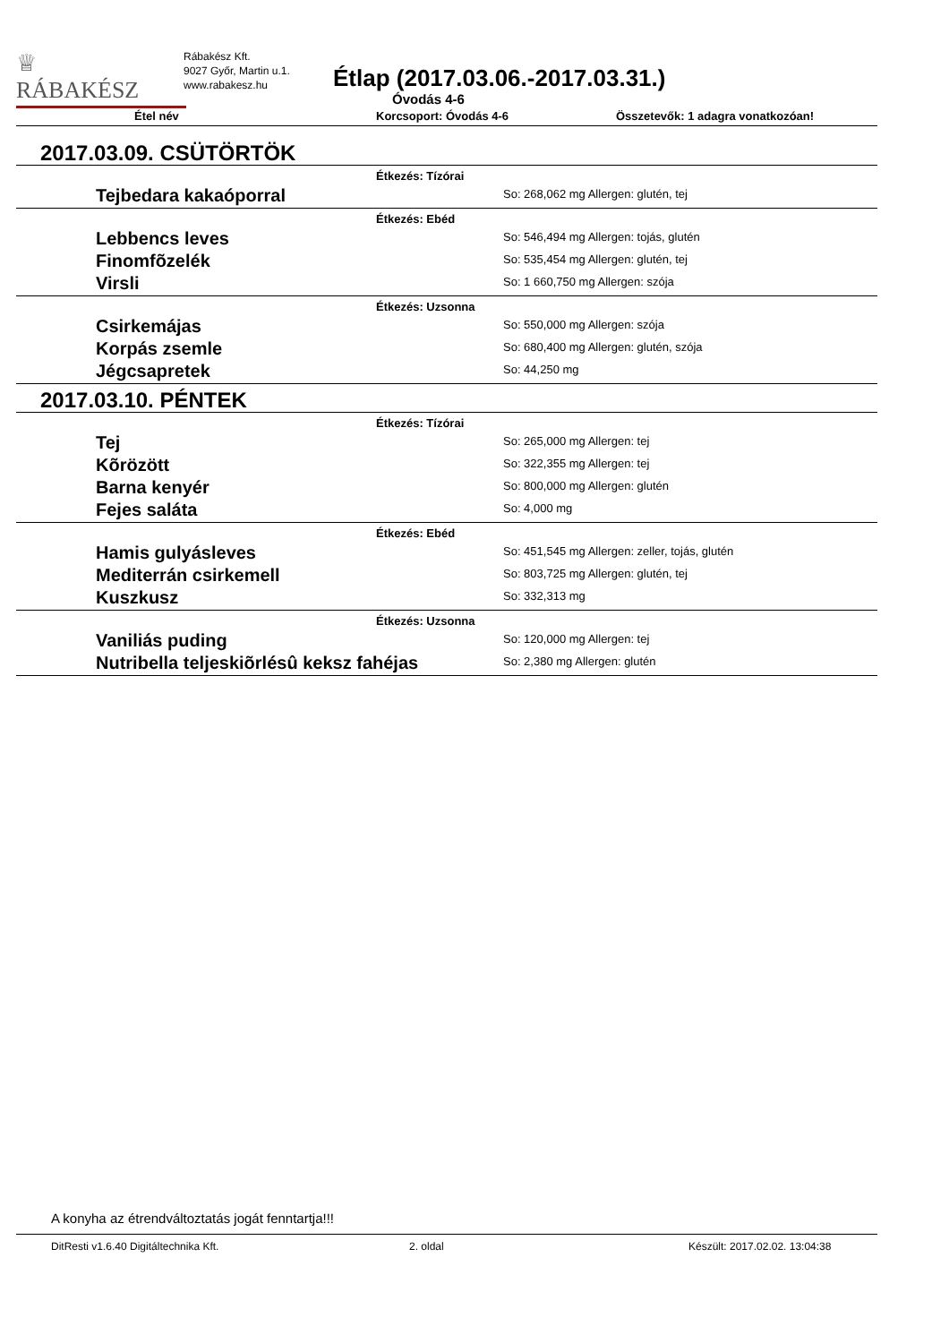♕
RÁBAKÉSZ
Rábakész Kft.
9027 Győr, Martin u.1.
www.rabakesz.hu
Étlap (2017.03.06.-2017.03.31.)
Óvodás 4-6
Étel név Korcsoport: Óvodás 4-6 Összetevők: 1 adagra vonatkozóan!
2017.03.09. CSÜTÖRTÖK
Étkezés: Tízórai
Tejbedara kakaóporral
So: 268,062 mg Allergen: glutén, tej
Étkezés: Ebéd
Lebbencs leves
So: 546,494 mg Allergen: tojás, glutén
Finomfõzelék
So: 535,454 mg Allergen: glutén, tej
Virsli
So: 1 660,750 mg Allergen: szója
Étkezés: Uzsonna
Csirkemájas
So: 550,000 mg Allergen: szója
Korpás zsemle
So: 680,400 mg Allergen: glutén, szója
Jégcsapretek
So: 44,250 mg
2017.03.10. PÉNTEK
Étkezés: Tízórai
Tej
So: 265,000 mg Allergen: tej
Kõrözött
So: 322,355 mg Allergen: tej
Barna kenyér
So: 800,000 mg Allergen: glutén
Fejes saláta
So: 4,000 mg
Étkezés: Ebéd
Hamis gulyásleves
So: 451,545 mg Allergen: zeller, tojás, glutén
Mediterrán csirkemell
So: 803,725 mg Allergen: glutén, tej
Kuszkusz
So: 332,313 mg
Étkezés: Uzsonna
Vaniliás puding
So: 120,000 mg Allergen: tej
Nutribella teljeskiõrlésû keksz fahéjas
So: 2,380 mg Allergen: glutén
A konyha az étrendváltoztatás jogát fenntartja!!!
DitResti v1.6.40 Digitáltechnika Kft. 2. oldal Készült: 2017.02.02. 13:04:38